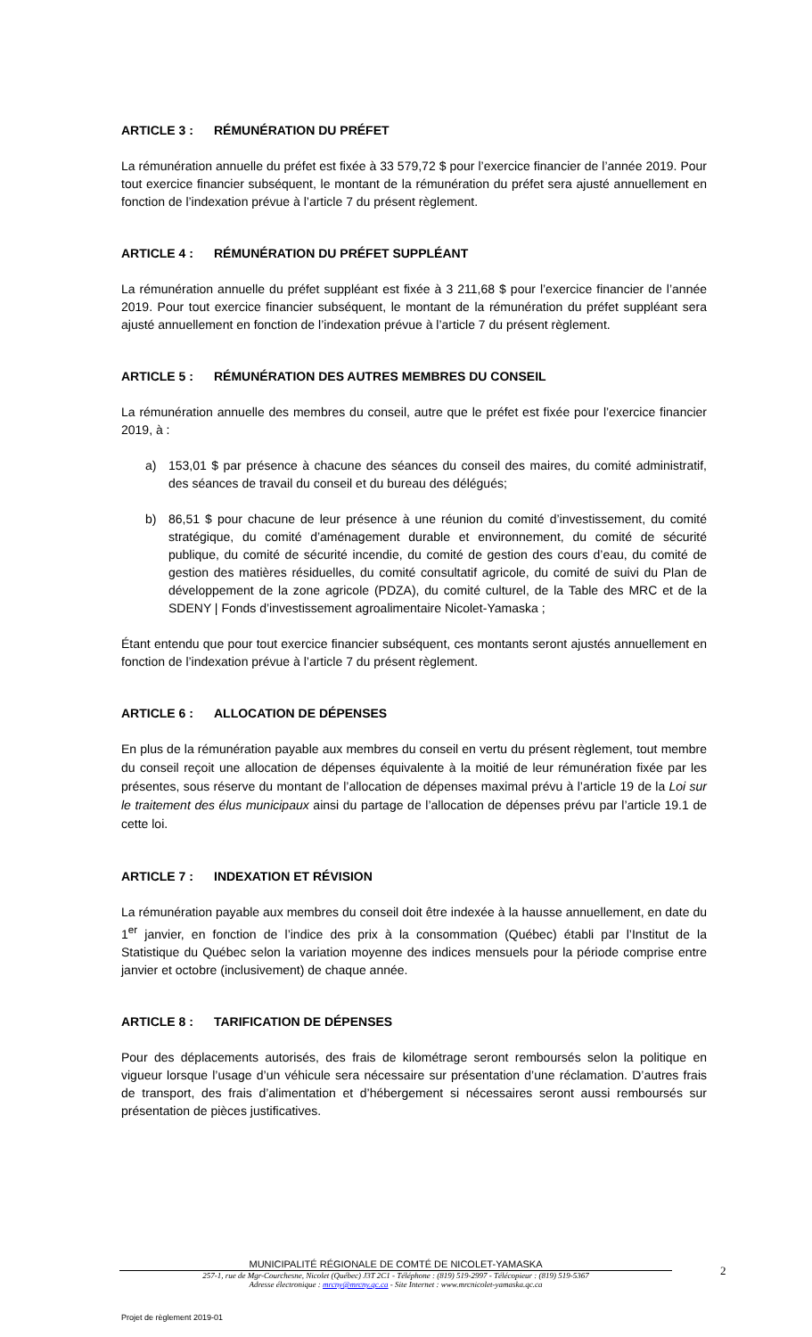ARTICLE 3 : RÉMUNÉRATION DU PRÉFET
La rémunération annuelle du préfet est fixée à 33 579,72 $ pour l’exercice financier de l’année 2019. Pour tout exercice financier subséquent, le montant de la rémunération du préfet sera ajusté annuellement en fonction de l’indexation prévue à l’article 7 du présent règlement.
ARTICLE 4 : RÉMUNÉRATION DU PRÉFET SUPPLÉANT
La rémunération annuelle du préfet suppléant est fixée à 3 211,68 $ pour l’exercice financier de l’année 2019. Pour tout exercice financier subséquent, le montant de la rémunération du préfet suppléant sera ajusté annuellement en fonction de l’indexation prévue à l’article 7 du présent règlement.
ARTICLE 5 : RÉMUNÉRATION DES AUTRES MEMBRES DU CONSEIL
La rémunération annuelle des membres du conseil, autre que le préfet est fixée pour l’exercice financier 2019, à :
a) 153,01 $ par présence à chacune des séances du conseil des maires, du comité administratif, des séances de travail du conseil et du bureau des délégués;
b) 86,51 $ pour chacune de leur présence à une réunion du comité d’investissement, du comité stratégique, du comité d’aménagement durable et environnement, du comité de sécurité publique, du comité de sécurité incendie, du comité de gestion des cours d’eau, du comité de gestion des matières résiduelles, du comité consultatif agricole, du comité de suivi du Plan de développement de la zone agricole (PDZA), du comité culturel, de la Table des MRC et de la SDENY | Fonds d’investissement agroalimentaire Nicolet-Yamaska ;
Étant entendu que pour tout exercice financier subséquent, ces montants seront ajustés annuellement en fonction de l’indexation prévue à l’article 7 du présent règlement.
ARTICLE 6 : ALLOCATION DE DÉPENSES
En plus de la rémunération payable aux membres du conseil en vertu du présent règlement, tout membre du conseil reçoit une allocation de dépenses équivalente à la moitié de leur rémunération fixée par les présentes, sous réserve du montant de l’allocation de dépenses maximal prévu à l’article 19 de la Loi sur le traitement des élus municipaux ainsi du partage de l’allocation de dépenses prévu par l’article 19.1 de cette loi.
ARTICLE 7 : INDEXATION ET RÉVISION
La rémunération payable aux membres du conseil doit être indexée à la hausse annuellement, en date du 1<sup>er</sup> janvier, en fonction de l’indice des prix à la consommation (Québec) établi par l’Institut de la Statistique du Québec selon la variation moyenne des indices mensuels pour la période comprise entre janvier et octobre (inclusivement) de chaque année.
ARTICLE 8 : TARIFICATION DE DÉPENSES
Pour des déplacements autorisés, des frais de kilométrage seront remboursés selon la politique en vigueur lorsque l’usage d’un véhicule sera nécessaire sur présentation d’une réclamation. D’autres frais de transport, des frais d’alimentation et d’hébergement si nécessaires seront aussi remboursés sur présentation de pièces justificatives.
MUNICIPALITÉ RÉGIONALE DE COMTÉ DE NICOLET-YAMASKA
257-1, rue de Mgr-Courchesne, Nicolet (Québec) J3T 2C1 - Téléphone : (819) 519-2997 - Télécopieur : (819) 519-5367
Adresse électronique : mrcny@mrcny.qc.ca - Site Internet : www.mrcnicolet-yamaska.qc.ca
2
Projet de règlement 2019-01